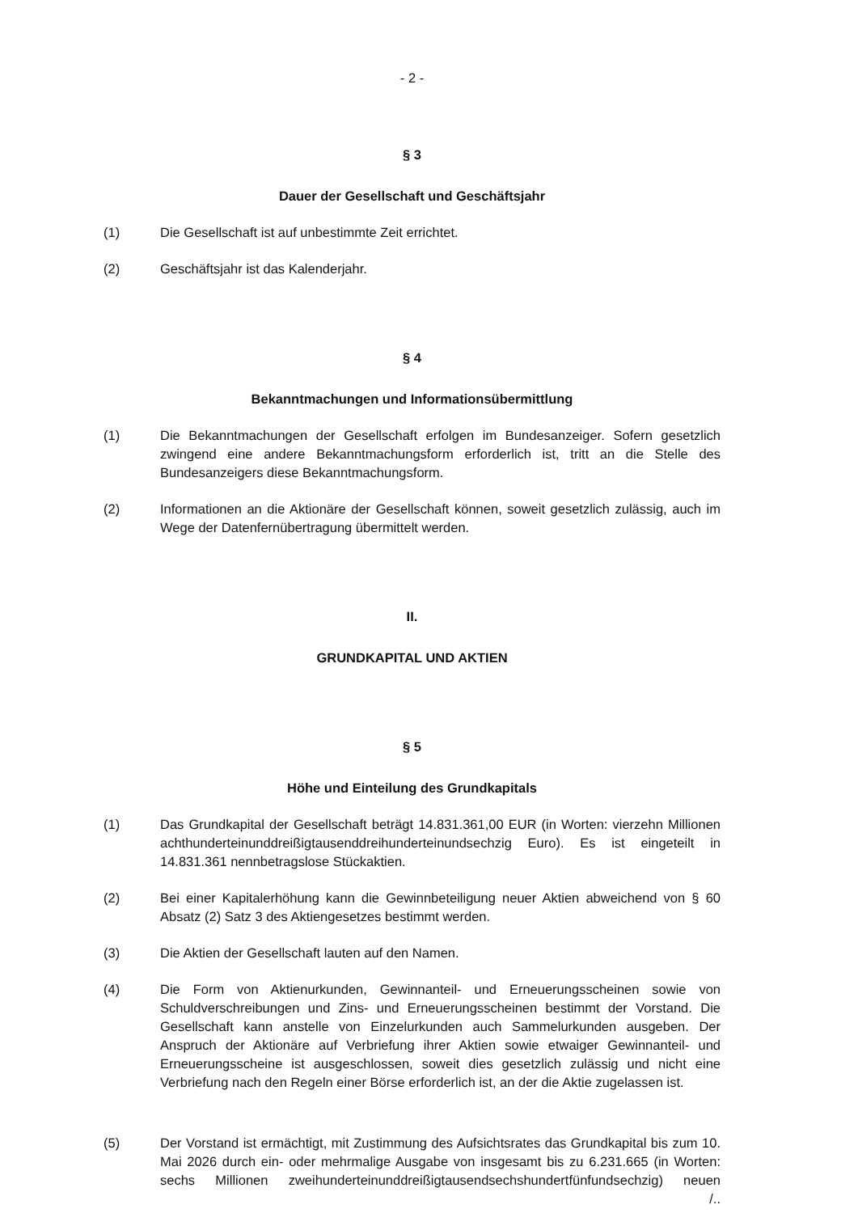- 2 -
§ 3
Dauer der Gesellschaft und Geschäftsjahr
(1) Die Gesellschaft ist auf unbestimmte Zeit errichtet.
(2) Geschäftsjahr ist das Kalenderjahr.
§ 4
Bekanntmachungen und Informationsübermittlung
(1) Die Bekanntmachungen der Gesellschaft erfolgen im Bundesanzeiger. Sofern gesetzlich zwingend eine andere Bekanntmachungsform erforderlich ist, tritt an die Stelle des Bundesanzeigers diese Bekanntmachungsform.
(2) Informationen an die Aktionäre der Gesellschaft können, soweit gesetzlich zulässig, auch im Wege der Datenfernübertragung übermittelt werden.
II.
GRUNDKAPITAL UND AKTIEN
§ 5
Höhe und Einteilung des Grundkapitals
(1) Das Grundkapital der Gesellschaft beträgt 14.831.361,00 EUR (in Worten: vierzehn Millionen achthunderteinunddreißigtausenddreihunderteinundsechzig Euro). Es ist eingeteilt in 14.831.361 nennbetragslose Stückaktien.
(2) Bei einer Kapitalerhöhung kann die Gewinnbeteiligung neuer Aktien abweichend von § 60 Absatz (2) Satz 3 des Aktiengesetzes bestimmt werden.
(3) Die Aktien der Gesellschaft lauten auf den Namen.
(4) Die Form von Aktienurkunden, Gewinnanteil- und Erneuerungsscheinen sowie von Schuldverschreibungen und Zins- und Erneuerungsscheinen bestimmt der Vorstand. Die Gesellschaft kann anstelle von Einzelurkunden auch Sammelurkunden ausgeben. Der Anspruch der Aktionäre auf Verbriefung ihrer Aktien sowie etwaiger Gewinnanteil- und Erneuerungsscheine ist ausgeschlossen, soweit dies gesetzlich zulässig und nicht eine Verbriefung nach den Regeln einer Börse erforderlich ist, an der die Aktie zugelassen ist.
(5) Der Vorstand ist ermächtigt, mit Zustimmung des Aufsichtsrates das Grundkapital bis zum 10. Mai 2026 durch ein- oder mehrmalige Ausgabe von insgesamt bis zu 6.231.665 (in Worten: sechs Millionen zweihunderteinunddreißigtausendsechshundertfünfundsechzig) neuen
/..